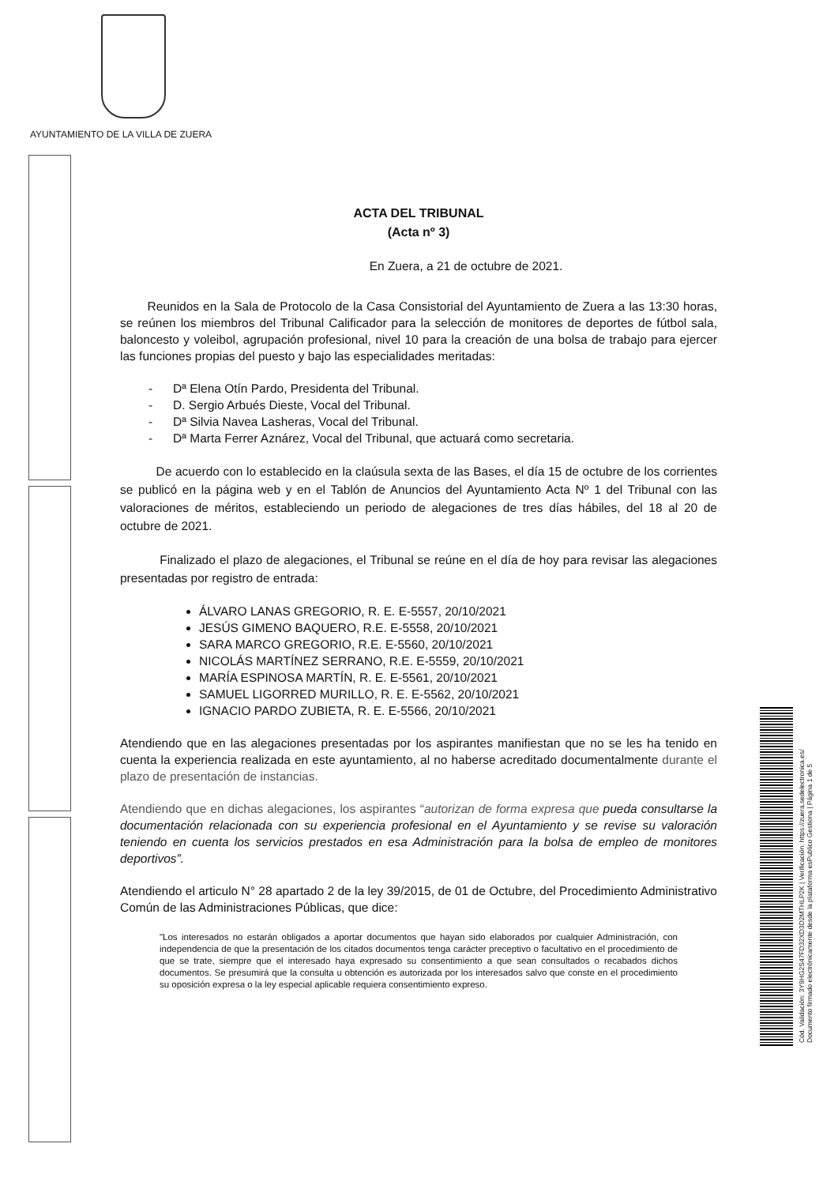AYUNTAMIENTO DE LA VILLA DE ZUERA
ACTA DEL TRIBUNAL
(Acta nº 3)
En Zuera, a 21 de octubre de 2021.
Reunidos en la Sala de Protocolo de la Casa Consistorial del Ayuntamiento de Zuera a las 13:30 horas, se reúnen los miembros del Tribunal Calificador para la selección de monitores de deportes de fútbol sala, baloncesto y voleibol, agrupación profesional, nivel 10 para la creación de una bolsa de trabajo para ejercer las funciones propias del puesto y bajo las especialidades meritadas:
- Dª Elena Otín Pardo, Presidenta del Tribunal.
- D. Sergio Arbués Dieste, Vocal del Tribunal.
- Dª Silvia Navea Lasheras, Vocal del Tribunal.
- Dª Marta Ferrer Aznárez, Vocal del Tribunal, que actuará como secretaria.
De acuerdo con lo establecido en la claúsula sexta de las Bases, el día 15 de octubre de los corrientes se publicó en la página web y en el Tablón de Anuncios del Ayuntamiento Acta Nº 1 del Tribunal con las valoraciones de méritos, estableciendo un periodo de alegaciones de tres días hábiles, del 18 al 20 de octubre de 2021.
Finalizado el plazo de alegaciones, el Tribunal se reúne en el día de hoy para revisar las alegaciones presentadas por registro de entrada:
ÁLVARO LANAS GREGORIO, R. E. E-5557, 20/10/2021
JESÚS GIMENO BAQUERO, R.E. E-5558, 20/10/2021
SARA MARCO GREGORIO, R.E. E-5560, 20/10/2021
NICOLÁS MARTÍNEZ SERRANO, R.E. E-5559, 20/10/2021
MARÍA ESPINOSA MARTÍN, R. E. E-5561, 20/10/2021
SAMUEL LIGORRED MURILLO, R. E. E-5562, 20/10/2021
IGNACIO PARDO ZUBIETA, R. E. E-5566, 20/10/2021
Atendiendo que en las alegaciones presentadas por los aspirantes manifiestan que no se les ha tenido en cuenta la experiencia realizada en este ayuntamiento, al no haberse acreditado documentalmente durante el plazo de presentación de instancias.
Atendiendo que en dichas alegaciones, los aspirantes “autorizan de forma expresa que pueda consultarse la documentación relacionada con su experiencia profesional en el Ayuntamiento y se revise su valoración teniendo en cuenta los servicios prestados en esa Administración para la bolsa de empleo de monitores deportivos”.
Atendiendo el articulo N° 28 apartado 2 de la ley 39/2015, de 01 de Octubre, del Procedimiento Administrativo Común de las Administraciones Públicas, que dice:
"Los interesados no estarán obligados a aportar documentos que hayan sido elaborados por cualquier Administración, con independencia de que la presentación de los citados documentos tenga carácter preceptivo o facultativo en el procedimiento de que se trate, siempre que el interesado haya expresado su consentimiento a que sean consultados o recabados dichos documentos. Se presumirá que la consulta u obtención es autorizada por los interesados salvo que conste en el procedimiento su oposición expresa o la ley especial aplicable requiera consentimiento expreso.
Cód. Validación: 3Y9HG2S47FD32XD3D2MTHLP2K | Verificación: https://zuera.sedelectronica.es/
Documento firmado electrónicamente desde la plataforma esPublico Gestiona | Página 1 de 5